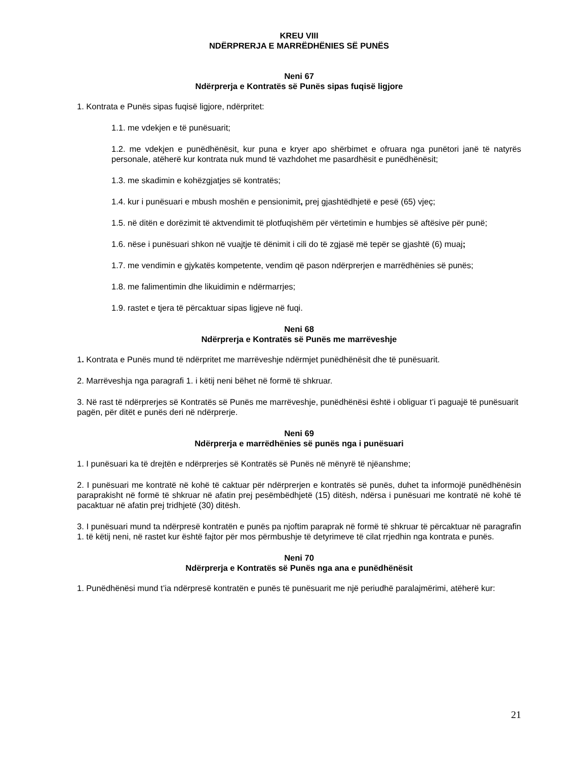KREU VIII
NDËRPRERJA E MARRËDHËNIES SË PUNËS
Neni 67
Ndërprerja e Kontratës së Punës sipas fuqisë ligjore
1. Kontrata e Punës sipas fuqisë ligjore, ndërpritet:
1.1. me vdekjen e të punësuarit;
1.2. me vdekjen e punëdhënësit, kur puna e kryer apo shërbimet e ofruara nga punëtori janë të natyrës personale, atëherë kur kontrata nuk mund të vazhdohet me pasardhësit e punëdhënësit;
1.3. me skadimin e kohëzgjatjes së kontratës;
1.4. kur i punësuari e mbush moshën e pensionimit, prej gjashtëdhjetë e pesë (65) vjeç;
1.5. në ditën e dorëzimit të aktvendimit të plotfuqishëm për vërtetimin e humbjes së aftësive për punë;
1.6. nëse i punësuari shkon në vuajtje të dënimit i cili do të zgjasë më tepër se gjashtë (6) muaj;
1.7. me vendimin e gjykatës kompetente, vendim që pason ndërprerjen e marrëdhënies së punës;
1.8. me falimentimin dhe likuidimin e ndërmarrjes;
1.9. rastet e tjera të përcaktuar sipas ligjeve në fuqi.
Neni 68
Ndërprerja e Kontratës së Punës me marrëveshje
1. Kontrata e Punës mund të ndërpritet me marrëveshje ndërmjet punëdhënësit dhe të punësuarit.
2. Marrëveshja nga paragrafi 1. i këtij neni bëhet në formë të shkruar.
3. Në rast të ndërprerjes së Kontratës së Punës me marrëveshje, punëdhënësi është i obliguar t’i paguajë të punësuarit pagën, për ditët e punës deri në ndërprerje.
Neni 69
Ndërprerja e marrëdhënies së punës nga i punësuari
1. I punësuari ka të drejtën e ndërprerjes së Kontratës së Punës në mënyrë të njëanshme;
2. I punësuari me kontratë në kohë të caktuar për ndërprerjen e kontratës së punës, duhet ta informojë punëdhënësin paraprakisht në formë të shkruar në afatin prej pesëmbëdhjetë (15) ditësh, ndërsa i punësuari me kontratë në kohë të pacaktuar në afatin prej tridhjetë (30) ditësh.
3. I punësuari mund ta ndërpresë kontratën e punës pa njoftim paraprak në formë të shkruar të përcaktuar në paragrafin 1. të këtij neni, në rastet kur është fajtor për mos përmbushje të detyrimeve të cilat rrjedhin nga kontrata e punës.
Neni 70
Ndërprerja e Kontratës së Punës nga ana e punëdhënësit
1. Punëdhënësi mund t’ia ndërpresë kontratën e punës të punësuarit me një periudhë paralajmërimi, atëherë kur:
21